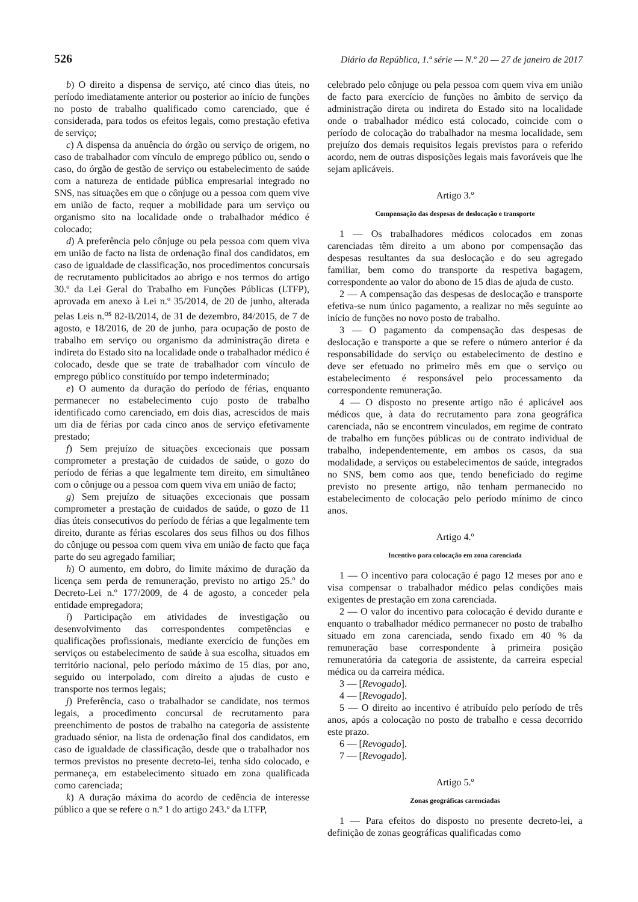526 Diário da República, 1.ª série — N.º 20 — 27 de janeiro de 2017
b) O direito a dispensa de serviço, até cinco dias úteis, no período imediatamente anterior ou posterior ao início de funções no posto de trabalho qualificado como carenciado, que é considerada, para todos os efeitos legais, como prestação efetiva de serviço;
c) A dispensa da anuência do órgão ou serviço de origem, no caso de trabalhador com vínculo de emprego público ou, sendo o caso, do órgão de gestão de serviço ou estabelecimento de saúde com a natureza de entidade pública empresarial integrado no SNS, nas situações em que o cônjuge ou a pessoa com quem vive em união de facto, requer a mobilidade para um serviço ou organismo sito na localidade onde o trabalhador médico é colocado;
d) A preferência pelo cônjuge ou pela pessoa com quem viva em união de facto na lista de ordenação final dos candidatos, em caso de igualdade de classificação, nos procedimentos concursais de recrutamento publicitados ao abrigo e nos termos do artigo 30.º da Lei Geral do Trabalho em Funções Públicas (LTFP), aprovada em anexo à Lei n.º 35/2014, de 20 de junho, alterada pelas Leis n.<sup>os</sup> 82-B/2014, de 31 de dezembro, 84/2015, de 7 de agosto, e 18/2016, de 20 de junho, para ocupação de posto de trabalho em serviço ou organismo da administração direta e indireta do Estado sito na localidade onde o trabalhador médico é colocado, desde que se trate de trabalhador com vínculo de emprego público constituído por tempo indeterminado;
e) O aumento da duração do período de férias, enquanto permanecer no estabelecimento cujo posto de trabalho identificado como carenciado, em dois dias, acrescidos de mais um dia de férias por cada cinco anos de serviço efetivamente prestado;
f) Sem prejuízo de situações excecionais que possam comprometer a prestação de cuidados de saúde, o gozo do período de férias a que legalmente tem direito, em simultâneo com o cônjuge ou a pessoa com quem viva em união de facto;
g) Sem prejuízo de situações excecionais que possam comprometer a prestação de cuidados de saúde, o gozo de 11 dias úteis consecutivos do período de férias a que legalmente tem direito, durante as férias escolares dos seus filhos ou dos filhos do cônjuge ou pessoa com quem viva em união de facto que faça parte do seu agregado familiar;
h) O aumento, em dobro, do limite máximo de duração da licença sem perda de remuneração, previsto no artigo 25.º do Decreto-Lei n.º 177/2009, de 4 de agosto, a conceder pela entidade empregadora;
i) Participação em atividades de investigação ou desenvolvimento das correspondentes competências e qualificações profissionais, mediante exercício de funções em serviços ou estabelecimento de saúde à sua escolha, situados em território nacional, pelo período máximo de 15 dias, por ano, seguido ou interpolado, com direito a ajudas de custo e transporte nos termos legais;
j) Preferência, caso o trabalhador se candidate, nos termos legais, a procedimento concursal de recrutamento para preenchimento de postos de trabalho na categoria de assistente graduado sénior, na lista de ordenação final dos candidatos, em caso de igualdade de classificação, desde que o trabalhador nos termos previstos no presente decreto-lei, tenha sido colocado, e permaneça, em estabelecimento situado em zona qualificada como carenciada;
k) A duração máxima do acordo de cedência de interesse público a que se refere o n.º 1 do artigo 243.º da LTFP,
celebrado pelo cônjuge ou pela pessoa com quem viva em união de facto para exercício de funções no âmbito de serviço da administração direta ou indireta do Estado sito na localidade onde o trabalhador médico está colocado, coincide com o período de colocação do trabalhador na mesma localidade, sem prejuízo dos demais requisitos legais previstos para o referido acordo, nem de outras disposições legais mais favoráveis que lhe sejam aplicáveis.
Artigo 3.º
Compensação das despesas de deslocação e transporte
1 — Os trabalhadores médicos colocados em zonas carenciadas têm direito a um abono por compensação das despesas resultantes da sua deslocação e do seu agregado familiar, bem como do transporte da respetiva bagagem, correspondente ao valor do abono de 15 dias de ajuda de custo.
2 — A compensação das despesas de deslocação e transporte efetiva-se num único pagamento, a realizar no mês seguinte ao início de funções no novo posto de trabalho.
3 — O pagamento da compensação das despesas de deslocação e transporte a que se refere o número anterior é da responsabilidade do serviço ou estabelecimento de destino e deve ser efetuado no primeiro mês em que o serviço ou estabelecimento é responsável pelo processamento da correspondente remuneração.
4 — O disposto no presente artigo não é aplicável aos médicos que, à data do recrutamento para zona geográfica carenciada, não se encontrem vinculados, em regime de contrato de trabalho em funções públicas ou de contrato individual de trabalho, independentemente, em ambos os casos, da sua modalidade, a serviços ou estabelecimentos de saúde, integrados no SNS, bem como aos que, tendo beneficiado do regime previsto no presente artigo, não tenham permanecido no estabelecimento de colocação pelo período mínimo de cinco anos.
Artigo 4.º
Incentivo para colocação em zona carenciada
1 — O incentivo para colocação é pago 12 meses por ano e visa compensar o trabalhador médico pelas condições mais exigentes de prestação em zona carenciada.
2 — O valor do incentivo para colocação é devido durante e enquanto o trabalhador médico permanecer no posto de trabalho situado em zona carenciada, sendo fixado em 40 % da remuneração base correspondente à primeira posição remuneratória da categoria de assistente, da carreira especial médica ou da carreira médica.
3 — [Revogado].
4 — [Revogado].
5 — O direito ao incentivo é atribuído pelo período de três anos, após a colocação no posto de trabalho e cessa decorrido este prazo.
6 — [Revogado].
7 — [Revogado].
Artigo 5.º
Zonas geográficas carenciadas
1 — Para efeitos do disposto no presente decreto-lei, a definição de zonas geográficas qualificadas como